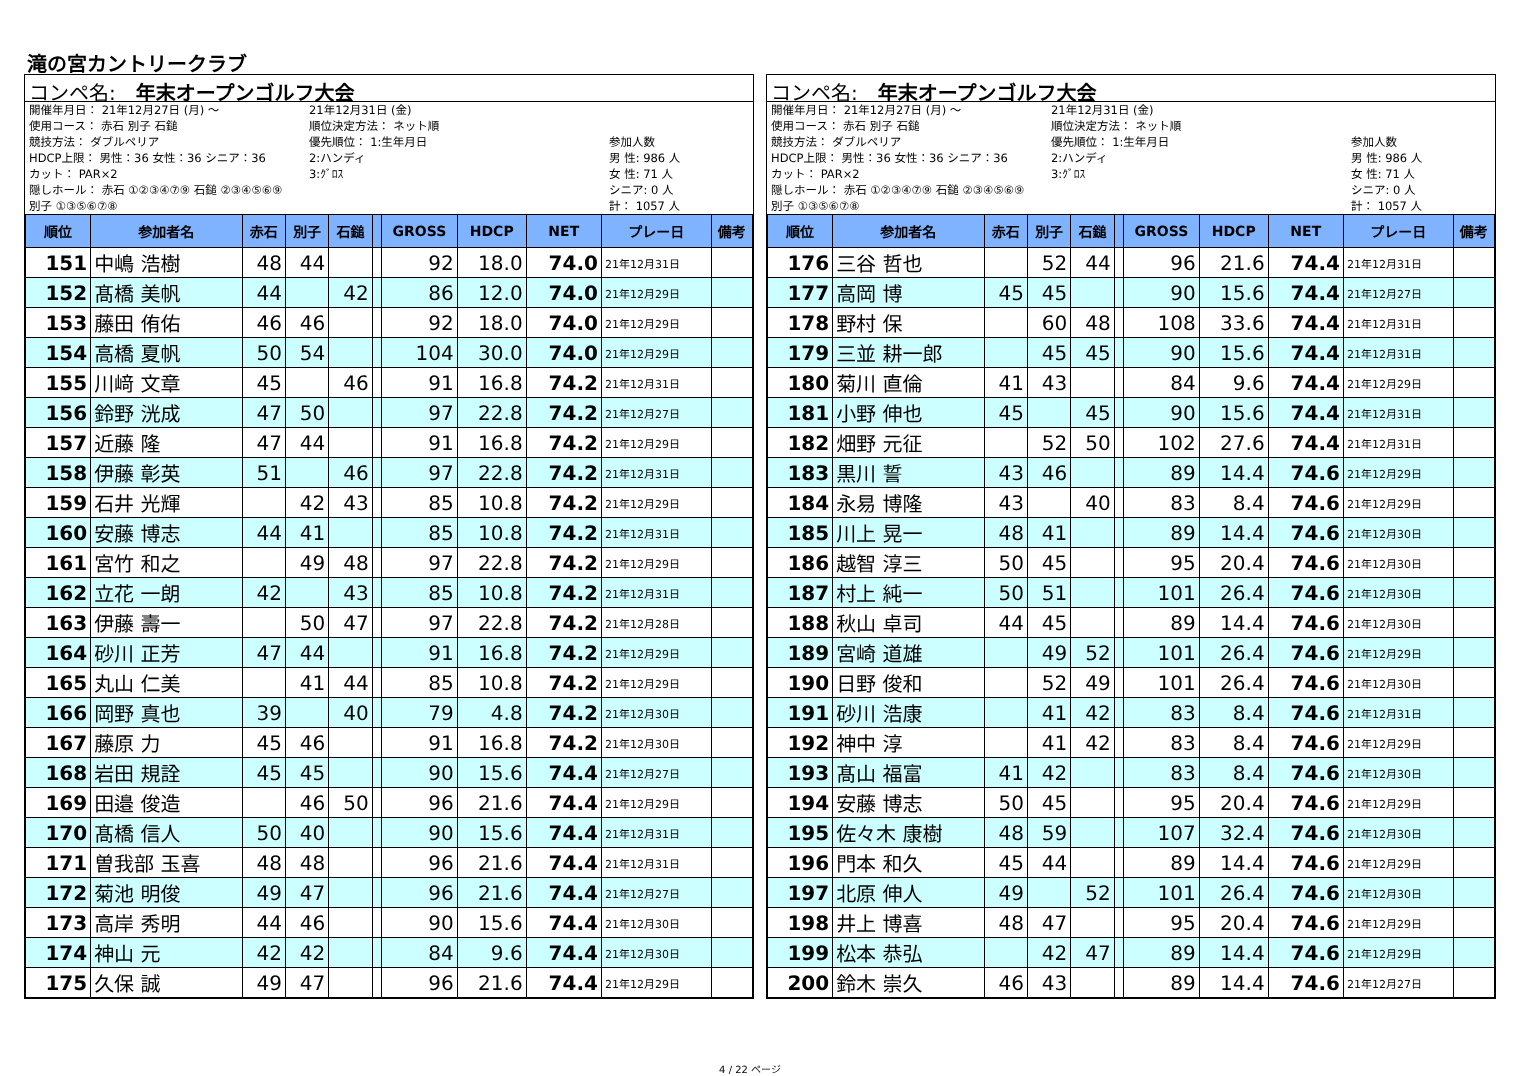滝の宮カントリークラブ
コンペ名: 年末オープンゴルフ大会
開催年月日： 21年12月27日 (月) ～
使用コース： 赤石 別子 石鎚
競技方法： ダブルペリア
HDCP上限： 男性：36 女性：36 シニア：36
カット： PAR×2
隠しホール： 赤石 ①②③④⑦⑨ 石鎚 ②③④⑤⑥⑨
別子 ①③⑤⑥⑦⑧
21年12月31日 (金)
順位決定方法： ネット順
優先順位： 1:生年月日
2:ハンディ
3:ｸﾞﾛｽ
参加人数
男 性: 986 人
女 性: 71 人
シニア: 0 人
計： 1057 人
| 順位 | 参加者名 | 赤石 | 別子 | 石鎚 | | GROSS | HDCP | NET | プレー日 | 備考 |
| --- | --- | --- | --- | --- | --- | --- | --- | --- | --- | --- |
| 151 | 中嶋 浩樹 | 48 | 44 | | | 92 | 18.0 | 74.0 | 21年12月31日 | |
| 152 | 髙橋 美帆 | 44 | | 42 | | 86 | 12.0 | 74.0 | 21年12月29日 | |
| 153 | 藤田 侑佑 | 46 | 46 | | | 92 | 18.0 | 74.0 | 21年12月29日 | |
| 154 | 高橋 夏帆 | 50 | 54 | | | 104 | 30.0 | 74.0 | 21年12月29日 | |
| 155 | 川﨑 文章 | 45 | | 46 | | 91 | 16.8 | 74.2 | 21年12月31日 | |
| 156 | 鈴野 洸成 | 47 | 50 | | | 97 | 22.8 | 74.2 | 21年12月27日 | |
| 157 | 近藤 隆 | 47 | 44 | | | 91 | 16.8 | 74.2 | 21年12月29日 | |
| 158 | 伊藤 彰英 | 51 | | 46 | | 97 | 22.8 | 74.2 | 21年12月31日 | |
| 159 | 石井 光輝 | | 42 | 43 | | 85 | 10.8 | 74.2 | 21年12月29日 | |
| 160 | 安藤 博志 | 44 | 41 | | | 85 | 10.8 | 74.2 | 21年12月31日 | |
| 161 | 宮竹 和之 | | 49 | 48 | | 97 | 22.8 | 74.2 | 21年12月29日 | |
| 162 | 立花 一朗 | 42 | | 43 | | 85 | 10.8 | 74.2 | 21年12月31日 | |
| 163 | 伊藤 壽一 | | 50 | 47 | | 97 | 22.8 | 74.2 | 21年12月28日 | |
| 164 | 砂川 正芳 | 47 | 44 | | | 91 | 16.8 | 74.2 | 21年12月29日 | |
| 165 | 丸山 仁美 | | 41 | 44 | | 85 | 10.8 | 74.2 | 21年12月29日 | |
| 166 | 岡野 真也 | 39 | | 40 | | 79 | 4.8 | 74.2 | 21年12月30日 | |
| 167 | 藤原 力 | 45 | 46 | | | 91 | 16.8 | 74.2 | 21年12月30日 | |
| 168 | 岩田 規詮 | 45 | 45 | | | 90 | 15.6 | 74.4 | 21年12月27日 | |
| 169 | 田邉 俊造 | | 46 | 50 | | 96 | 21.6 | 74.4 | 21年12月29日 | |
| 170 | 髙橋 信人 | 50 | 40 | | | 90 | 15.6 | 74.4 | 21年12月31日 | |
| 171 | 曽我部 玉喜 | 48 | 48 | | | 96 | 21.6 | 74.4 | 21年12月31日 | |
| 172 | 菊池 明俊 | 49 | 47 | | | 96 | 21.6 | 74.4 | 21年12月27日 | |
| 173 | 高岸 秀明 | 44 | 46 | | | 90 | 15.6 | 74.4 | 21年12月30日 | |
| 174 | 神山 元 | 42 | 42 | | | 84 | 9.6 | 74.4 | 21年12月30日 | |
| 175 | 久保 誠 | 49 | 47 | | | 96 | 21.6 | 74.4 | 21年12月29日 | |
コンペ名: 年末オープンゴルフ大会
開催年月日： 21年12月27日 (月) ～
使用コース： 赤石 別子 石鎚
競技方法： ダブルペリア
HDCP上限： 男性：36 女性：36 シニア：36
カット： PAR×2
隠しホール： 赤石 ①②③④⑦⑨ 石鎚 ②③④⑤⑥⑨
別子 ①③⑤⑥⑦⑧
21年12月31日 (金)
順位決定方法： ネット順
優先順位： 1:生年月日
2:ハンディ
3:ｸﾞﾛｽ
参加人数
男 性: 986 人
女 性: 71 人
シニア: 0 人
計： 1057 人
| 順位 | 参加者名 | 赤石 | 別子 | 石鎚 | | GROSS | HDCP | NET | プレー日 | 備考 |
| --- | --- | --- | --- | --- | --- | --- | --- | --- | --- | --- |
| 176 | 三谷 哲也 | | 52 | 44 | | 96 | 21.6 | 74.4 | 21年12月31日 | |
| 177 | 高岡 博 | 45 | 45 | | | 90 | 15.6 | 74.4 | 21年12月27日 | |
| 178 | 野村 保 | | 60 | 48 | | 108 | 33.6 | 74.4 | 21年12月31日 | |
| 179 | 三並 耕一郎 | | 45 | 45 | | 90 | 15.6 | 74.4 | 21年12月31日 | |
| 180 | 菊川 直倫 | 41 | 43 | | | 84 | 9.6 | 74.4 | 21年12月29日 | |
| 181 | 小野 伸也 | 45 | | 45 | | 90 | 15.6 | 74.4 | 21年12月31日 | |
| 182 | 畑野 元征 | | 52 | 50 | | 102 | 27.6 | 74.4 | 21年12月31日 | |
| 183 | 黒川 誓 | 43 | 46 | | | 89 | 14.4 | 74.6 | 21年12月29日 | |
| 184 | 永易 博隆 | 43 | | 40 | | 83 | 8.4 | 74.6 | 21年12月29日 | |
| 185 | 川上 晃一 | 48 | 41 | | | 89 | 14.4 | 74.6 | 21年12月30日 | |
| 186 | 越智 淳三 | 50 | 45 | | | 95 | 20.4 | 74.6 | 21年12月30日 | |
| 187 | 村上 純一 | 50 | 51 | | | 101 | 26.4 | 74.6 | 21年12月30日 | |
| 188 | 秋山 卓司 | 44 | 45 | | | 89 | 14.4 | 74.6 | 21年12月30日 | |
| 189 | 宮崎 道雄 | | 49 | 52 | | 101 | 26.4 | 74.6 | 21年12月29日 | |
| 190 | 日野 俊和 | | 52 | 49 | | 101 | 26.4 | 74.6 | 21年12月30日 | |
| 191 | 砂川 浩康 | | 41 | 42 | | 83 | 8.4 | 74.6 | 21年12月31日 | |
| 192 | 神中 淳 | | 41 | 42 | | 83 | 8.4 | 74.6 | 21年12月29日 | |
| 193 | 髙山 福富 | 41 | 42 | | | 83 | 8.4 | 74.6 | 21年12月30日 | |
| 194 | 安藤 博志 | 50 | 45 | | | 95 | 20.4 | 74.6 | 21年12月29日 | |
| 195 | 佐々木 康樹 | 48 | 59 | | | 107 | 32.4 | 74.6 | 21年12月30日 | |
| 196 | 門本 和久 | 45 | 44 | | | 89 | 14.4 | 74.6 | 21年12月29日 | |
| 197 | 北原 伸人 | 49 | | 52 | | 101 | 26.4 | 74.6 | 21年12月30日 | |
| 198 | 井上 博喜 | 48 | 47 | | | 95 | 20.4 | 74.6 | 21年12月29日 | |
| 199 | 松本 恭弘 | | 42 | 47 | | 89 | 14.4 | 74.6 | 21年12月29日 | |
| 200 | 鈴木 崇久 | 46 | 43 | | | 89 | 14.4 | 74.6 | 21年12月27日 | |
4 / 22 ページ